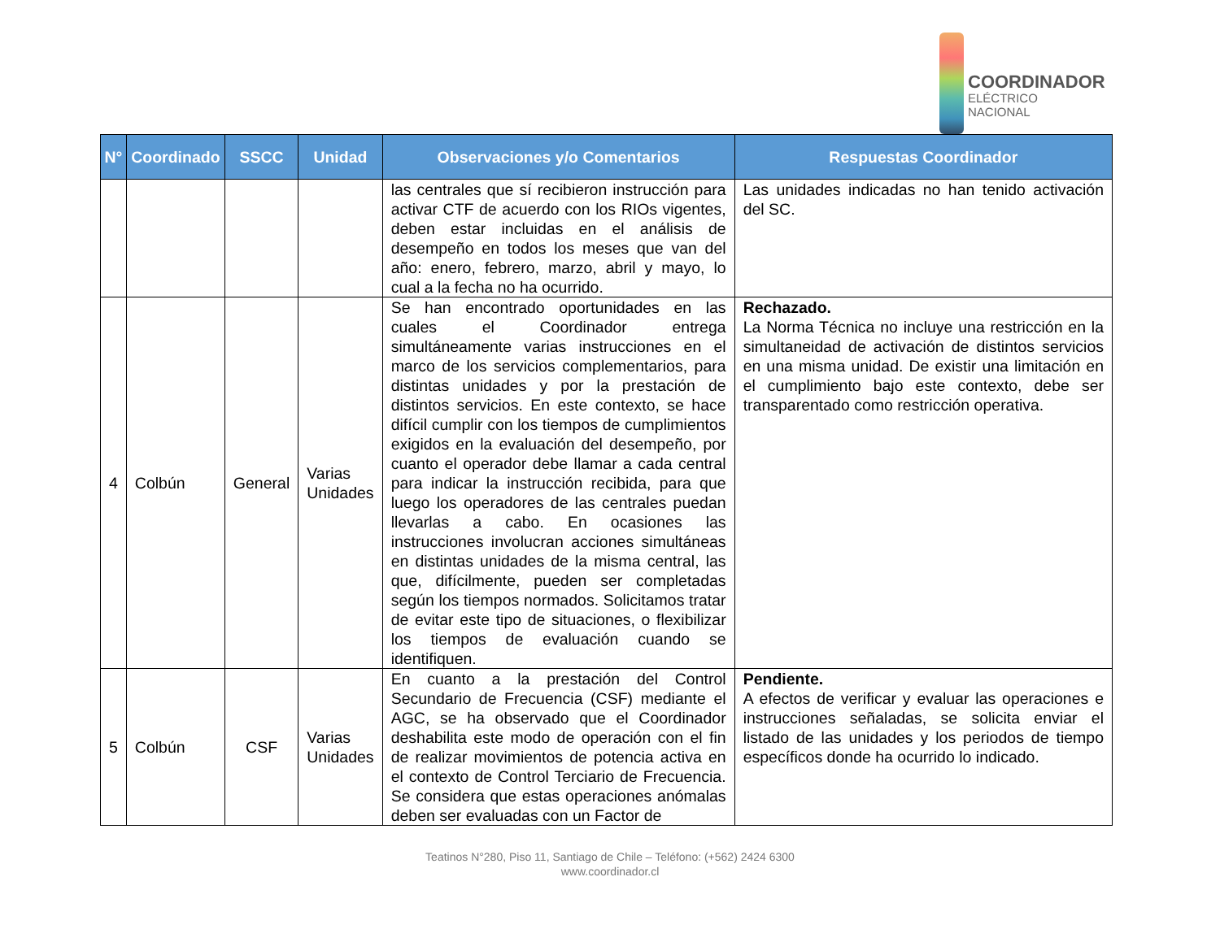COORDINADOR
ELÉCTRICO NACIONAL
| N° | Coordinado | SSCC | Unidad | Observaciones y/o Comentarios | Respuestas Coordinador |
| --- | --- | --- | --- | --- | --- |
| | | | | las centrales que sí recibieron instrucción para activar CTF de acuerdo con los RIOs vigentes, deben estar incluidas en el análisis de desempeño en todos los meses que van del año: enero, febrero, marzo, abril y mayo, lo cual a la fecha no ha ocurrido. | Las unidades indicadas no han tenido activación del SC. |
| 4 | Colbún | General | Varias Unidades | Se han encontrado oportunidades en las cuales el Coordinador entrega simultáneamente varias instrucciones en el marco de los servicios complementarios, para distintas unidades y por la prestación de distintos servicios. En este contexto, se hace difícil cumplir con los tiempos de cumplimientos exigidos en la evaluación del desempeño, por cuanto el operador debe llamar a cada central para indicar la instrucción recibida, para que luego los operadores de las centrales puedan llevarlas a cabo. En ocasiones las instrucciones involucran acciones simultáneas en distintas unidades de la misma central, las que, difícilmente, pueden ser completadas según los tiempos normados. Solicitamos tratar de evitar este tipo de situaciones, o flexibilizar los tiempos de evaluación cuando se identifiquen. | Rechazado. La Norma Técnica no incluye una restricción en la simultaneidad de activación de distintos servicios en una misma unidad. De existir una limitación en el cumplimiento bajo este contexto, debe ser transparentado como restricción operativa. |
| 5 | Colbún | CSF | Varias Unidades | En cuanto a la prestación del Control Secundario de Frecuencia (CSF) mediante el AGC, se ha observado que el Coordinador deshabilita este modo de operación con el fin de realizar movimientos de potencia activa en el contexto de Control Terciario de Frecuencia. Se considera que estas operaciones anómalas deben ser evaluadas con un Factor de | Pendiente. A efectos de verificar y evaluar las operaciones e instrucciones señaladas, se solicita enviar el listado de las unidades y los periodos de tiempo específicos donde ha ocurrido lo indicado. |
Teatinos N°280, Piso 11, Santiago de Chile – Teléfono: (+562) 2424 6300
www.coordinador.cl